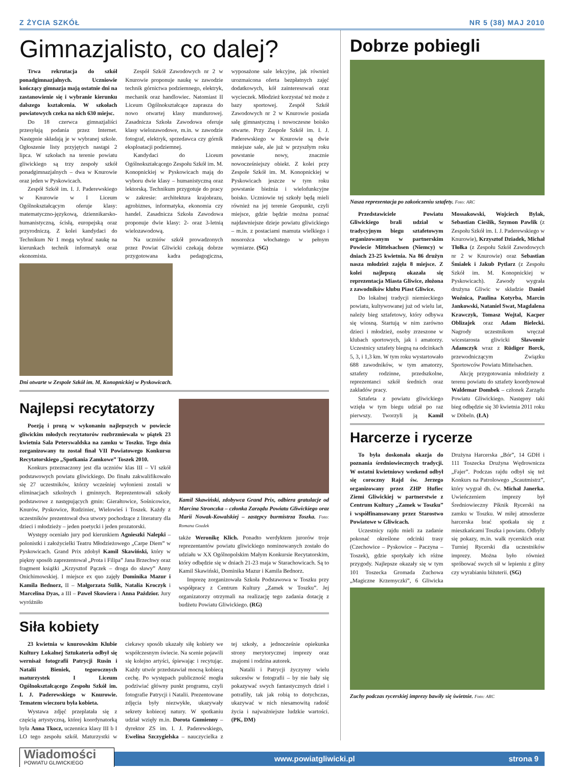Z ŻYCIA SZKÓŁ NR 5 (38) MAJ 2010
Gimnazjalisto, co dalej?
Trwa rekrutacja do szkół ponadgimnazjalnych. Uczniowie kończący gimnazja mają ostatnie dni na zastanowienie się i wybranie kierunku dalszego kształcenia. W szkołach powiatowych czeka na nich 630 miejsc.
Do 18 czerwca gimnazjaliści przesyłają podania przez Internet. Następnie składają je w wybranej szkole. Ogłoszenie listy przyjętych nastąpi 2 lipca. W szkołach na terenie powiatu gliwickiego są trzy zespoły szkół ponadgimnazjalnych – dwa w Knurowie oraz jeden w Pyskowicach.
Zespół Szkół im. I. J. Paderewskiego w Knurowie w I Liceum Ogólnokształcącym oferuje klasy: matematyczno-językową, dziennikarsko-humanistyczną, ścisłą, europejską oraz przyrodniczą. Z kolei kandydaci do Technikum Nr 1 mogą wybrać naukę na kierunkach technik informatyk oraz ekonomista.
Zespół Szkół Zawodowych nr 2 w Knurowie proponuje naukę w zawodzie technik górnictwa podziemnego, elektryk, mechanik oraz handlowiec. Natomiast II Liceum Ogólnokształcące zaprasza do nowo otwartej klasy mundurowej. Zasadnicza Szkoła Zawodowa oferuje klasy wielozawodowe, m.in. w zawodzie fotograf, elektryk, sprzedawca czy górnik eksploatacji podziemnej.
Kandydaci do Liceum Ogólnokształcącego Zespołu Szkół im. M. Konopnickiej w Pyskowicach mają do wyboru dwie klasy – humanistyczną oraz lektorską. Technikum przygotuje do pracy w zakresie: architektura krajobrazu, agrobiznes, informatyka, ekonomia czy handel. Zasadnicza Szkoła Zawodowa proponuje dwie klasy: 2- oraz 3-letnią wielozawodową.
Na uczniów szkół prowadzonych przez Powiat Gliwicki czekają dobrze przygotowana kadra pedagogiczna, wyposażone sale lekcyjne, jak również urozmaicona oferta bezpłatnych zajęć dodatkowych, kół zainteresowań oraz wycieczek. Młodzież korzystać też może z bazy sportowej. Zespół Szkół Zawodowych nr 2 w Knurowie posiada salę gimnastyczną i nowoczesne boisko otwarte. Przy Zespole Szkół im. I. J. Paderewskiego w Knurowie są dwie mniejsze sale, ale już w przyszłym roku powstanie nowy, znacznie nowocześniejszy obiekt. Z kolei przy Zespole Szkół im. M. Konopnickiej w Pyskowicach jeszcze w tym roku powstanie bieżnia i wielofunkcyjne boisko. Uczniowie tej szkoły będą mieli również na jej terenie Geopunkt, czyli miejsce, gdzie będzie można poznać najdawniejsze dzieje powiatu gliwickiego – m.in. z postaciami mamuta wielkiego i nosorożca włochatego w pełnym wymiarze. (SG)
Dni otwarte w Zespole Szkół im. M. Konopnickiej w Pyskowicach.
Najlepsi recytatorzy
Poezją i prozą w wykonaniu najlepszych w powiecie gliwickim młodych recytatorów rozbrzmiewała w piątek 23 kwietnia Sala Peterswaldska na zamku w Toszku. Tego dnia zorganizowany tu został finał VII Powiatowego Konkursu Recytatorskiego „Spotkania Zamkowe” Toszek 2010.
Konkurs przeznaczony jest dla uczniów klas III – VI szkół podstawowych powiatu gliwickiego. Do finału zakwalifikowało się 27 uczestników, którzy wcześniej wyłonieni zostali w eliminacjach szkolnych i gminnych. Reprezentowali szkoły podstawowe z następujących gmin: Gierałtowice, Sośnicowice, Knurów, Pyskowice, Rudziniec, Wielowieś i Toszek. Każdy z uczestników prezentował dwa utwory pochodzące z literatury dla dzieci i młodzieży – jeden poetycki i jeden prozatorski.
Występy oceniało jury pod kierunkiem Agnieszki Nalepki – polonistki i założycielki Teatru Młodzieżowego „Carpe Diem” w Pyskowicach. Grand Prix zdobył Kamil Skawiński, który w piękny sposób zaprezentował „Prota i Filipa” Jana Brzechwy oraz fragment książki „Krzysztof Pączek – droga do sławy” Anny Onichimowskiej. I miejsce ex quo zajęły Dominika Mazur i Kamila Bednorz, II – Małgorzata Sulik, Natalia Kroczyk i Marcelina Dyas, a III – Paweł Skowiera i Anna Paździor. Jury wyróżniło
Kamil Skawiński, zdobywca Grand Prix, odbiera gratulacje od Marcina Stronczka – członka Zarządu Powiatu Gliwickiego oraz Marii Nowak-Kowalskiej – zastępcy burmistrza Toszka. Foto: Romana Gozdek
także Weronikę Klich. Ponadto werdyktem jurorów troje reprezentantów powiatu gliwickiego nominowanych zostało do udziału w XX Ogólnopolskim Małym Konkursie Recytatorskim, który odbędzie się w dniach 21-23 maja w Starachowicach. Są to Kamil Skawiński, Dominika Mazur i Kamila Bednorz.
Imprezę zorganizowała Szkoła Podstawowa w Toszku przy współpracy z Centrum Kultury „Zamek w Toszku”. Jej organizatorzy otrzymali na realizację tego zadania dotację z budżetu Powiatu Gliwickiego. (RG)
Siła kobiety
23 kwietnia w knurowskim Klubie Kultury Lokalnej Sztukateria odbył się wernisaż fotografii Patrycji Rusin i Natalii Bieniek, tegorocznych maturzystek I Liceum Ogólnokształcącego Zespołu Szkół im. I. J. Paderewskiego w Knurowie. Tematem wieczoru była kobieta.
Wystawa zdjęć przeplatała się z częścią artystyczną, której koordynatorką była Anna Tkocz, uczennica klasy III b I LO tego zespołu szkół. Maturzystki w ciekawy sposób ukazały siłę kobiety we współczesnym świecie. Na scenie pojawili się kolejno artyści, śpiewając i recytując. Każdy utwór przedstawiał mocną kobiecą cechę. Po występach publiczność mogła podziwiać główny punkt programu, czyli fotografie Patrycji i Natalii. Prezentowane zdjęcia były niezwykłe, ukazywały sekrety kobiecej natury. W spotkaniu udział wzięły m.in. Dorota Gumienny – dyrektor ZS im. I. J. Paderewskiego, Ewelina Szczygielska – nauczycielka z tej szkoły, a jednocześnie opiekunka strony merytorycznej imprezy oraz znajomi i rodzina autorek.
Natalii i Patrycji życzymy wielu sukcesów w fotografii – by nie bały się pokazywać swych fantastycznych dzieł i potrafiły, tak jak robią to dotychczas, ukazywać w nich niesamowitą radość życia i najważniejsze ludzkie wartości. (PK, DM)
Dobrze pobiegli
Nasza reprezentacja po zakończeniu sztafety. Foto: ARC
Przedstawiciele Powiatu Gliwickiego brali udział w tradycyjnym biegu sztafetowym organizowanym w partnerskim Powiecie Mittelsachsen (Niemcy) w dniach 23-25 kwietnia. Na 86 drużyn nasza młodzież zajęła 8 miejsce. Z kolei najlepszą okazała się reprezentacja Miasta Gliwice, złożona z zawodników klubu Piast Gliwice.
Do lokalnej tradycji niemieckiego powiatu, kultywowanej już od wielu lat, należy bieg sztafetowy, który odbywa się wiosną. Startują w nim zarówno dzieci i młodzież, osoby zrzeszone w klubach sportowych, jak i amatorzy. Uczestnicy sztafety biegną na odcinkach 5, 3, i 1,3 km. W tym roku wystartowało 688 zawodników, w tym amatorzy, sztafety rodzinne, przedszkolne, reprezentanci szkół średnich oraz zakładów pracy.
Sztafeta z powiatu gliwickiego wzięła w tym biegu udział po raz pierwszy. Tworzyli ją Kamil Mossakowski, Wojciech Bylak, Sebastian Cieślik, Szymon Pawlik (z Zespołu Szkół im. I. J. Paderewskiego w Knurowie), Krzysztof Dziadek, Michał Tłołka (z Zespołu Szkół Zawodowych nr 2 w Knurowie) oraz Sebastian Śmiałek i Jakub Pytlarz (z Zespołu Szkół im. M. Konopnickiej w Pyskowicach). Zawody wygrała drużyna Gliwic w składzie Daniel Woźnica, Paulina Kotyrba, Marcin Jankowski, Nataniel Swat, Magdalena Krawczyk, Tomasz Wojtal, Kacper Oblizajek oraz Adam Bielecki. Nagrody uczestnikom wręczał wicestarosta gliwicki Sławomir Adamczyk wraz z Rüdiger Borck, przewodniczącym Związku Sportowców Powiatu Mittelsachen.
Akcję przygotowania młodzieży z terenu powiatu do sztafety koordynował Waldemar Dombek – członek Zarządu Powiatu Gliwickiego. Następny taki bieg odbędzie się 30 kwietnia 2011 roku w Döbeln. (ŁA)
Harcerze i rycerze
To była doskonała okazja do poznania średniowiecznych tradycji. W ostatni kwietniowy weekend odbył się coroczny Rajd św. Jerzego organizowany przez ZHP Hufiec Ziemi Gliwickiej w partnerstwie z Centrum Kultury „Zamek w Toszku” i współfinansowany przez Starostwo Powiatowe w Gliwicach.
Uczestnicy rajdu mieli za zadanie pokonać określone odcinki trasy (Czechowice – Pyskowice – Paczyna – Toszek), gdzie spotykały ich różne przygody. Najlepsze okazały się w tym 101 Toszecka Gromada Zuchowa „Magiczne Krzemyczki”, 6 Gliwicka Drużyna Harcerska „Bór”, 14 GDH i 111 Toszecka Drużyna Wędrownicza „Fajer”. Podczas rajdu odbył się też Konkurs na Patrolowego „Scautmistrz”, który wygrał dh. ćw. Michał Janerka. Uwieńczeniem imprezy był Średniowieczny Piknik Rycerski na zamku w Toszku. W miłej atmosferze harcerska brać spotkała się z mieszkańcami Toszka i powiatu. Odbyły się pokazy, m.in. walk rycerskich oraz Turniej Rycerski dla uczestników imprezy. Można było również spróbować swych sił w lepieniu z gliny czy wyrabianiu biżuterii. (SG)
Zuchy podczas rycerskiej imprezy bawiły się świetnie. Foto: ARC
Wiadomości
POWIATU GLIWICKIEGO
www.powiatgliwicki.pl strona 9